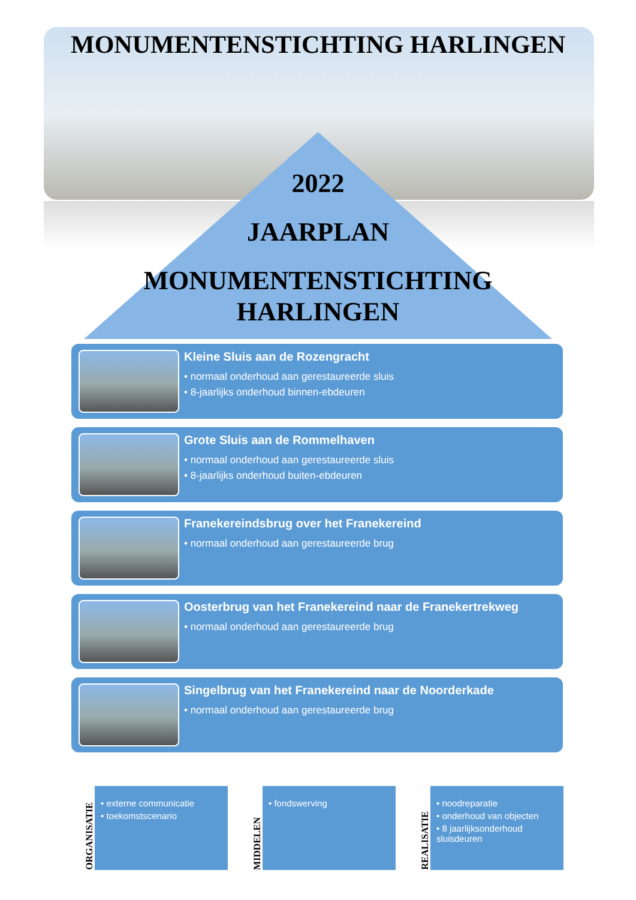MONUMENTENSTICHTING HARLINGEN
2022
JAARPLAN
MONUMENTENSTICHTING
HARLINGEN
Kleine Sluis aan de Rozengracht
• normaal onderhoud aan gerestaureerde sluis
• 8-jaarlijks onderhoud binnen-ebdeuren
Grote Sluis aan de Rommelhaven
• normaal onderhoud aan gerestaureerde sluis
• 8-jaarlijks onderhoud buiten-ebdeuren
Franekereindsbrug over het Franekereind
• normaal onderhoud aan gerestaureerde brug
Oosterbrug van het Franekereind naar de Franekertrekweg
• normaal onderhoud aan gerestaureerde brug
Singelbrug van het Franekereind naar de Noorderkade
• normaal onderhoud aan gerestaureerde brug
ORGANISATIE
• externe communicatie
• toekomstscenario
MIDDELEN
• fondswerving
REALISATIE
• noodreparatie
• onderhoud van objecten
• 8 jaarlijksonderhoud sluisdeuren